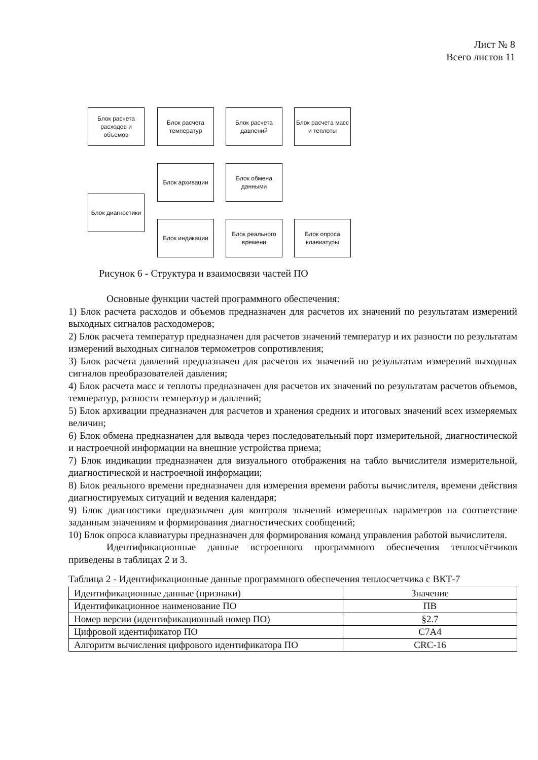Лист № 8
Всего листов 11
Блок расчета расходов и объемов
Блок расчета температур
Блок расчета давлений
Блок расчета масс и теплоты
Блок архивации
Блок обмена данными
Блок диагностики
Блок индикации
Блок реального времени
Блок опроса клавиатуры
Рисунок 6 - Структура и взаимосвязи частей ПО
Основные функции частей программного обеспечения:
1) Блок расчета расходов и объемов предназначен для расчетов их значений по результатам измерений выходных сигналов расходомеров;
2) Блок расчета температур предназначен для расчетов значений температур и их разности по результатам измерений выходных сигналов термометров сопротивления;
3) Блок расчета давлений предназначен для расчетов их значений по результатам измерений выходных сигналов преобразователей давления;
4) Блок расчета масс и теплоты предназначен для расчетов их значений по результатам расчетов объемов, температур, разности температур и давлений;
5) Блок архивации предназначен для расчетов и хранения средних и итоговых значений всех измеряемых величин;
6) Блок обмена предназначен для вывода через последовательный порт измерительной, диагностической и настроечной информации на внешние устройства приема;
7) Блок индикации предназначен для визуального отображения на табло вычислителя измерительной, диагностической и настроечной информации;
8) Блок реального времени предназначен для измерения времени работы вычислителя, времени действия диагностируемых ситуаций и ведения календаря;
9) Блок диагностики предназначен для контроля значений измеренных параметров на соответствие заданным значениям и формирования диагностических сообщений;
10) Блок опроса клавиатуры предназначен для формирования команд управления работой вычислителя.
Идентификационные данные встроенного программного обеспечения теплосчётчиков приведены в таблицах 2 и 3.
Таблица 2 - Идентификационные данные программного обеспечения теплосчетчика с ВКТ-7
| Идентификационные данные (признаки) | Значение |
| Идентификационное наименование ПО | ПВ |
| Номер версии (идентификационный номер ПО) | §2.7 |
| Цифровой идентификатор ПО | C7A4 |
| Алгоритм вычисления цифрового идентификатора ПО | CRC-16 |